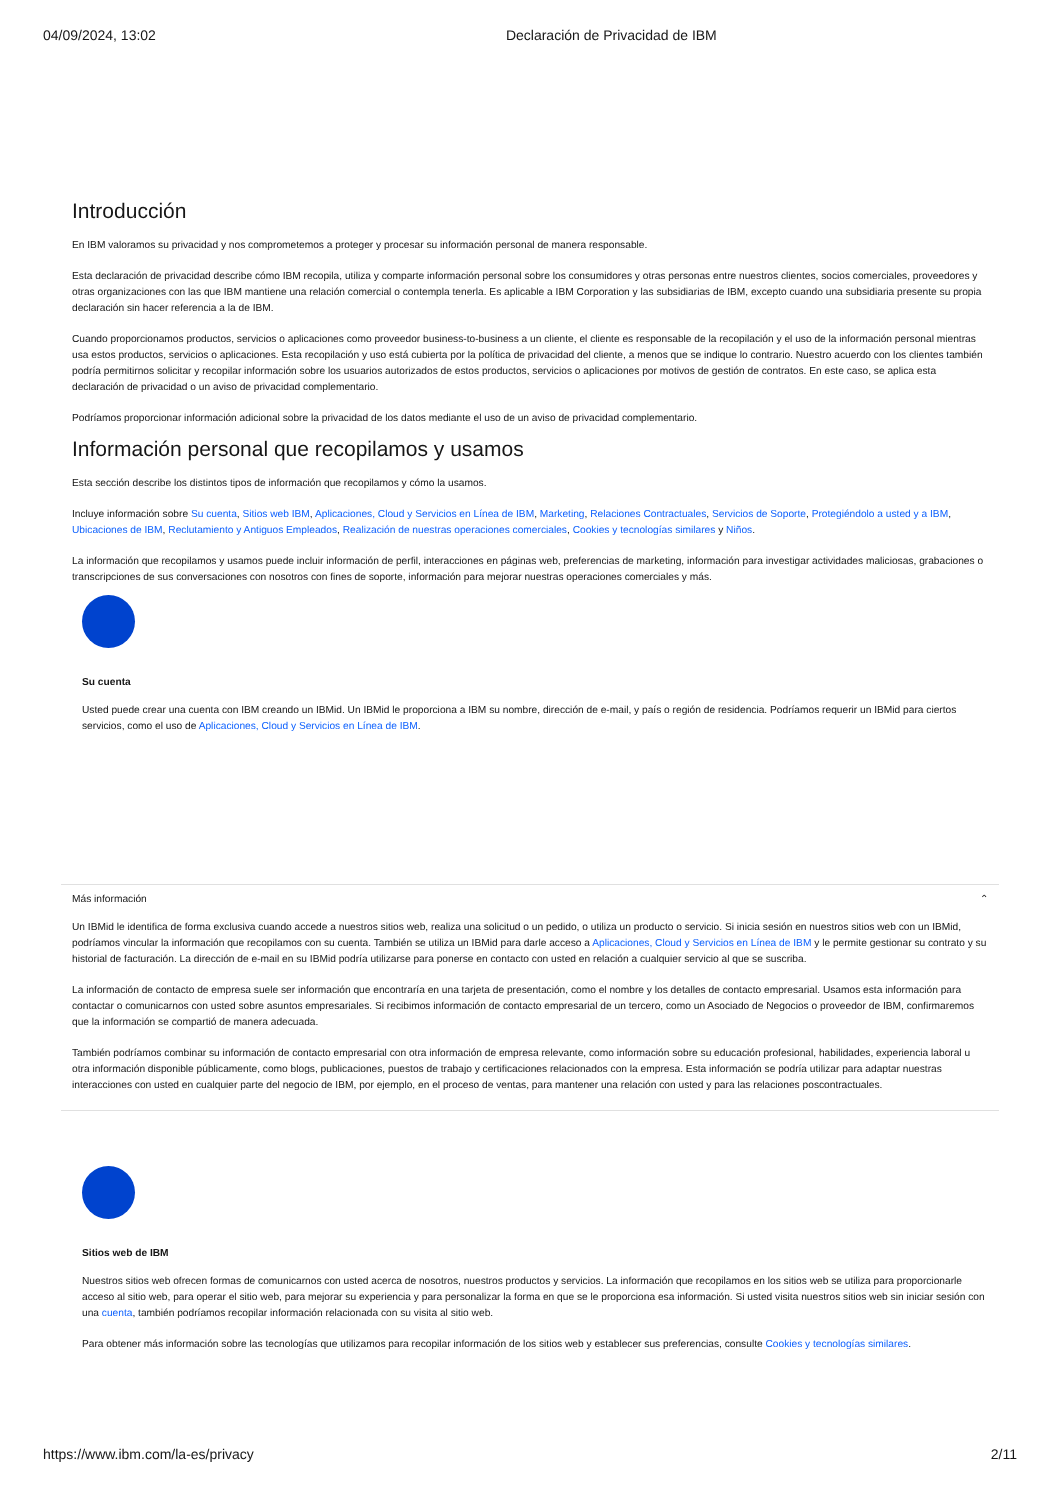04/09/2024, 13:02 Declaración de Privacidad de IBM
Introducción
En IBM valoramos su privacidad y nos comprometemos a proteger y procesar su información personal de manera responsable.
Esta declaración de privacidad describe cómo IBM recopila, utiliza y comparte información personal sobre los consumidores y otras personas entre nuestros clientes, socios comerciales, proveedores y otras organizaciones con las que IBM mantiene una relación comercial o contempla tenerla. Es aplicable a IBM Corporation y las subsidiarias de IBM, excepto cuando una subsidiaria presente su propia declaración sin hacer referencia a la de IBM.
Cuando proporcionamos productos, servicios o aplicaciones como proveedor business-to-business a un cliente, el cliente es responsable de la recopilación y el uso de la información personal mientras usa estos productos, servicios o aplicaciones. Esta recopilación y uso está cubierta por la política de privacidad del cliente, a menos que se indique lo contrario. Nuestro acuerdo con los clientes también podría permitirnos solicitar y recopilar información sobre los usuarios autorizados de estos productos, servicios o aplicaciones por motivos de gestión de contratos. En este caso, se aplica esta declaración de privacidad o un aviso de privacidad complementario.
Podríamos proporcionar información adicional sobre la privacidad de los datos mediante el uso de un aviso de privacidad complementario.
Información personal que recopilamos y usamos
Esta sección describe los distintos tipos de información que recopilamos y cómo la usamos.
Incluye información sobre Su cuenta, Sitios web IBM, Aplicaciones, Cloud y Servicios en Línea de IBM, Marketing, Relaciones Contractuales, Servicios de Soporte, Protegiéndolo a usted y a IBM, Ubicaciones de IBM, Reclutamiento y Antiguos Empleados, Realización de nuestras operaciones comerciales, Cookies y tecnologías similares y Niños.
La información que recopilamos y usamos puede incluir información de perfil, interacciones en páginas web, preferencias de marketing, información para investigar actividades maliciosas, grabaciones o transcripciones de sus conversaciones con nosotros con fines de soporte, información para mejorar nuestras operaciones comerciales y más.
Su cuenta
Usted puede crear una cuenta con IBM creando un IBMid. Un IBMid le proporciona a IBM su nombre, dirección de e-mail, y país o región de residencia. Podríamos requerir un IBMid para ciertos servicios, como el uso de Aplicaciones, Cloud y Servicios en Línea de IBM.
Más información ⌃
Un IBMid le identifica de forma exclusiva cuando accede a nuestros sitios web, realiza una solicitud o un pedido, o utiliza un producto o servicio. Si inicia sesión en nuestros sitios web con un IBMid, podríamos vincular la información que recopilamos con su cuenta. También se utiliza un IBMid para darle acceso a Aplicaciones, Cloud y Servicios en Línea de IBM y le permite gestionar su contrato y su historial de facturación. La dirección de e-mail en su IBMid podría utilizarse para ponerse en contacto con usted en relación a cualquier servicio al que se suscriba.
La información de contacto de empresa suele ser información que encontraría en una tarjeta de presentación, como el nombre y los detalles de contacto empresarial. Usamos esta información para contactar o comunicarnos con usted sobre asuntos empresariales. Si recibimos información de contacto empresarial de un tercero, como un Asociado de Negocios o proveedor de IBM, confirmaremos que la información se compartió de manera adecuada.
También podríamos combinar su información de contacto empresarial con otra información de empresa relevante, como información sobre su educación profesional, habilidades, experiencia laboral u otra información disponible públicamente, como blogs, publicaciones, puestos de trabajo y certificaciones relacionados con la empresa. Esta información se podría utilizar para adaptar nuestras interacciones con usted en cualquier parte del negocio de IBM, por ejemplo, en el proceso de ventas, para mantener una relación con usted y para las relaciones poscontractuales.
Sitios web de IBM
Nuestros sitios web ofrecen formas de comunicarnos con usted acerca de nosotros, nuestros productos y servicios. La información que recopilamos en los sitios web se utiliza para proporcionarle acceso al sitio web, para operar el sitio web, para mejorar su experiencia y para personalizar la forma en que se le proporciona esa información. Si usted visita nuestros sitios web sin iniciar sesión con una cuenta, también podríamos recopilar información relacionada con su visita al sitio web.
Para obtener más información sobre las tecnologías que utilizamos para recopilar información de los sitios web y establecer sus preferencias, consulte Cookies y tecnologías similares.
https://www.ibm.com/la-es/privacy 2/11